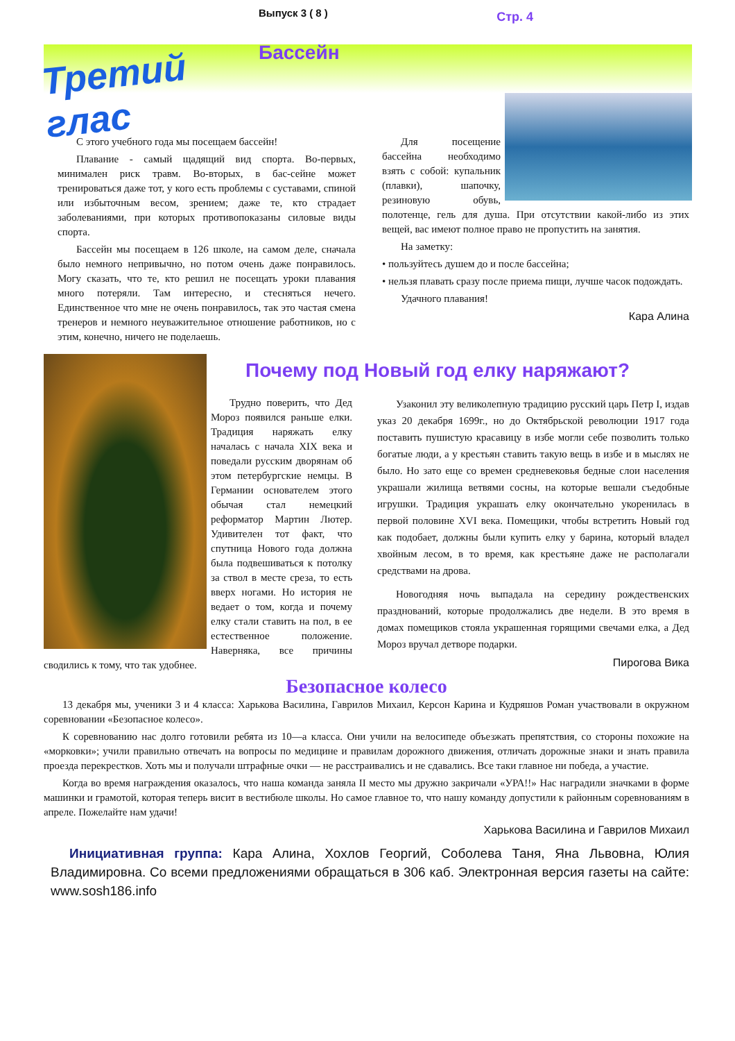Третий глас
Выпуск 3 ( 8 ) Стр. 4
Бассейн
С этого учебного года мы посещаем бассейн!
Плавание - самый щадящий вид спорта. Во-первых, минимален риск травм. Во-вторых, в бас-сейне может тренироваться даже тот, у кого есть проблемы с суставами, спиной или избыточным весом, зрением; даже те, кто страдает заболеваниями, при которых противопоказаны силовые виды спорта.
Бассейн мы посещаем в 126 школе, на самом деле, сначала было немного непривычно, но потом очень даже понравилось. Могу сказать, что те, кто решил не посещать уроки плавания много потеряли. Там интересно, и стесняться нечего. Единственное что мне не очень понравилось, так это частая смена тренеров и немного неуважительное отношение работников, но с этим, конечно, ничего не поделаешь.
Для посещение бассейна необходимо взять с собой: купальник (плавки), шапочку, резиновую обувь, полотенце, гель для душа. При отсутствии какой-либо из этих вещей, вас имеют полное право не пропустить на занятия.
На заметку:
• пользуйтесь душем до и после бассейна;
• нельзя плавать сразу после приема пищи, лучше часок подождать.
Удачного плавания!
Кара Алина
Трудно поверить, что Дед Мороз появился раньше елки. Традиция наряжать елку началась с начала XIX века и поведали русским дворянам об этом петербургские немцы. В Германии основателем этого обычая стал немецкий реформатор Мартин Лютер. Удивителен тот факт, что спутница Нового года должна была подвешиваться к потолку за ствол в месте среза, то есть вверх ногами. Но история не ведает о том, когда и почему елку стали ставить на пол, в ее естественное положение. Наверняка, все причины сводились к тому, что так удобнее.
Почему под Новый год елку наряжают?
Узаконил эту великолепную традицию русский царь Петр I, издав указ 20 декабря 1699г., но до Октябрьской революции 1917 года поставить пушистую красавицу в избе могли себе позволить только богатые люди, а у крестьян ставить такую вещь в избе и в мыслях не было. Но зато еще со времен средневековья бедные слои населения украшали жилища ветвями сосны, на которые вешали съедобные игрушки. Традиция украшать елку окончательно укоренилась в первой половине XVI века. Помещики, чтобы встретить Новый год как подобает, должны были купить елку у барина, который владел хвойным лесом, в то время, как крестьяне даже не располагали средствами на дрова.
Новогодняя ночь выпадала на середину рождественских празднований, которые продолжались две недели. В это время в домах помещиков стояла украшенная горящими свечами елка, а Дед Мороз вручал детворе подарки.
Пирогова Вика
Безопасное колесо
13 декабря мы, ученики 3 и 4 класса: Харькова Василина, Гаврилов Михаил, Керсон Карина и Кудряшов Роман участвовали в окружном соревновании «Безопасное колесо».
К соревнованию нас долго готовили ребята из 10—а класса. Они учили на велосипеде объезжать препятствия, со стороны похожие на «морковки»; учили правильно отвечать на вопросы по медицине и правилам дорожного движения, отличать дорожные знаки и знать правила проезда перекрестков. Хоть мы и получали штрафные очки — не расстраивались и не сдавались. Все таки главное ни победа, а участие.
Когда во время награждения оказалось, что наша команда заняла II место мы дружно закричали «УРА!!» Нас наградили значками в форме машинки и грамотой, которая теперь висит в вестибюле школы. Но самое главное то, что нашу команду допустили к районным соревнованиям в апреле. Пожелайте нам удачи!
Харькова Василина и Гаврилов Михаил
Инициативная группа: Кара Алина, Хохлов Георгий, Соболева Таня, Яна Львовна, Юлия Владимировна. Со всеми предложениями обращаться в 306 каб. Электронная версия газеты на сайте: www.sosh186.info